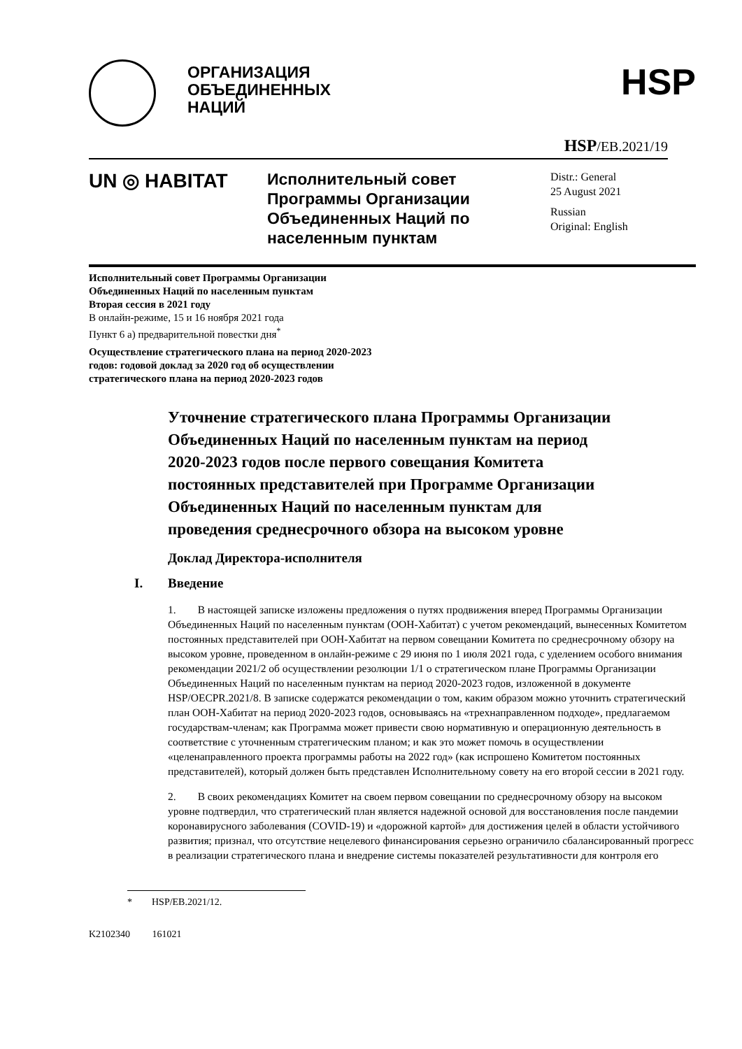ОРГАНИЗАЦИЯ
ОБЪЕДИНЕННЫХ
НАЦИЙ
HSP
HSP/EB.2021/19
UN ◎ HABITAT
Исполнительный совет Программы Организации Объединенных Наций по населенным пунктам
Distr.: General
25 August 2021
Russian
Original: English
Исполнительный совет Программы Организации Объединенных Наций по населенным пунктам
Вторая сессия в 2021 году
В онлайн-режиме, 15 и 16 ноября 2021 года
Пункт 6 а) предварительной повестки дня<sup>*</sup>
Осуществление стратегического плана на период 2020-2023 годов: годовой доклад за 2020 год об осуществлении стратегического плана на период 2020-2023 годов
Уточнение стратегического плана Программы Организации Объединенных Наций по населенным пунктам на период 2020-2023 годов после первого совещания Комитета постоянных представителей при Программе Организации Объединенных Наций по населенным пунктам для проведения среднесрочного обзора на высоком уровне
Доклад Директора-исполнителя
I. Введение
1. В настоящей записке изложены предложения о путях продвижения вперед Программы Организации Объединенных Наций по населенным пунктам (ООН-Хабитат) с учетом рекомендаций, вынесенных Комитетом постоянных представителей при ООН-Хабитат на первом совещании Комитета по среднесрочному обзору на высоком уровне, проведенном в онлайн-режиме с 29 июня по 1 июля 2021 года, с уделением особого внимания рекомендации 2021/2 об осуществлении резолюции 1/1 о стратегическом плане Программы Организации Объединенных Наций по населенным пунктам на период 2020-2023 годов, изложенной в документе HSP/OECPR.2021/8. В записке содержатся рекомендации о том, каким образом можно уточнить стратегический план ООН-Хабитат на период 2020-2023 годов, основываясь на «трехнаправленном подходе», предлагаемом государствам-членам; как Программа может привести свою нормативную и операционную деятельность в соответствие с уточненным стратегическим планом; и как это может помочь в осуществлении «целенаправленного проекта программы работы на 2022 год» (как испрошено Комитетом постоянных представителей), который должен быть представлен Исполнительному совету на его второй сессии в 2021 году.
2. В своих рекомендациях Комитет на своем первом совещании по среднесрочному обзору на высоком уровне подтвердил, что стратегический план является надежной основой для восстановления после пандемии коронавирусного заболевания (COVID-19) и «дорожной картой» для достижения целей в области устойчивого развития; признал, что отсутствие нецелевого финансирования серьезно ограничило сбалансированный прогресс в реализации стратегического плана и внедрение системы показателей результативности для контроля его
* HSP/EB.2021/12.
K2102340 161021